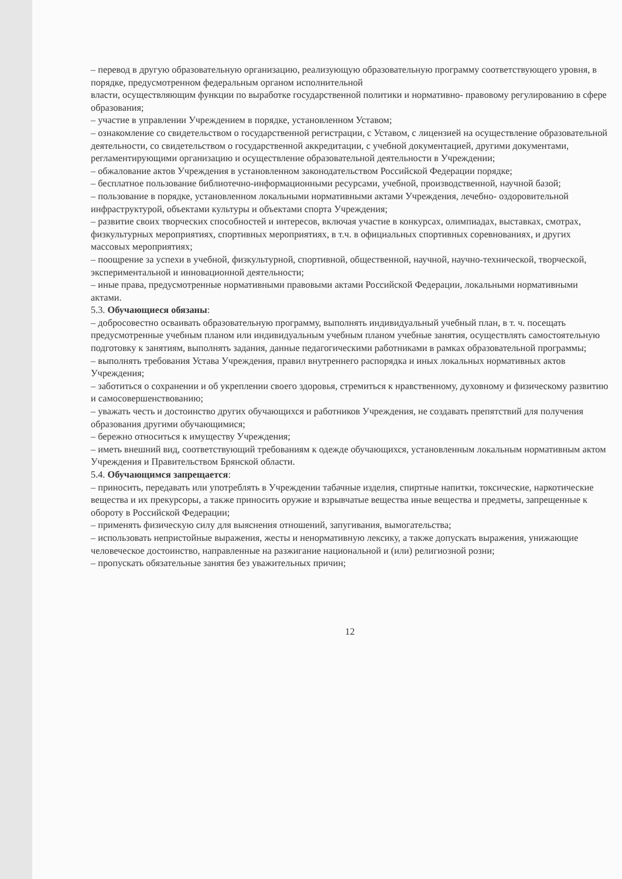– перевод в другую образовательную организацию, реализующую образовательную программу соответствующего уровня, в порядке, предусмотренном федеральным органом исполнительной
власти, осуществляющим функции по выработке государственной политики и нормативно- правовому регулированию в сфере образования;
– участие в управлении Учреждением в порядке, установленном Уставом;
– ознакомление со свидетельством о государственной регистрации, с Уставом, с лицензией на осуществление образовательной деятельности, со свидетельством о государственной аккредитации, с учебной документацией, другими документами, регламентирующими организацию и осуществление образовательной деятельности в Учреждении;
– обжалование актов Учреждения в установленном законодательством Российской Федерации порядке;
– бесплатное пользование библиотечно-информационными ресурсами, учебной, производственной, научной базой;
– пользование в порядке, установленном локальными нормативными актами Учреждения, лечебно- оздоровительной инфраструктурой, объектами культуры и объектами спорта Учреждения;
– развитие своих творческих способностей и интересов, включая участие в конкурсах, олимпиадах, выставках, смотрах, физкультурных мероприятиях, спортивных мероприятиях, в т.ч. в официальных спортивных соревнованиях, и других массовых мероприятиях;
– поощрение за успехи в учебной, физкультурной, спортивной, общественной, научной, научно-технической, творческой, экспериментальной и инновационной деятельности;
– иные права, предусмотренные нормативными правовыми актами Российской Федерации, локальными нормативными актами.
5.3. Обучающиеся обязаны:
– добросовестно осваивать образовательную программу, выполнять индивидуальный учебный план, в т. ч. посещать предусмотренные учебным планом или индивидуальным учебным планом учебные занятия, осуществлять самостоятельную подготовку к занятиям, выполнять задания, данные педагогическими работниками в рамках образовательной программы;
– выполнять требования Устава Учреждения, правил внутреннего распорядка и иных локальных нормативных актов Учреждения;
– заботиться о сохранении и об укреплении своего здоровья, стремиться к нравственному, духовному и физическому развитию и самосовершенствованию;
– уважать честь и достоинство других обучающихся и работников Учреждения, не создавать препятствий для получения образования другими обучающимися;
– бережно относиться к имуществу Учреждения;
– иметь внешний вид, соответствующий требованиям к одежде обучающихся, установленным локальным нормативным актом Учреждения и Правительством Брянской области.
5.4. Обучающимся запрещается:
– приносить, передавать или употреблять в Учреждении табачные изделия, спиртные напитки, токсические, наркотические вещества и их прекурсоры, а также приносить оружие и взрывчатые вещества иные вещества и предметы, запрещенные к обороту в Российской Федерации;
– применять физическую силу для выяснения отношений, запугивания, вымогательства;
– использовать непристойные выражения, жесты и ненормативную лексику, а также допускать выражения, унижающие человеческое достоинство, направленные на разжигание национальной и (или) религиозной розни;
– пропускать обязательные занятия без уважительных причин;
12